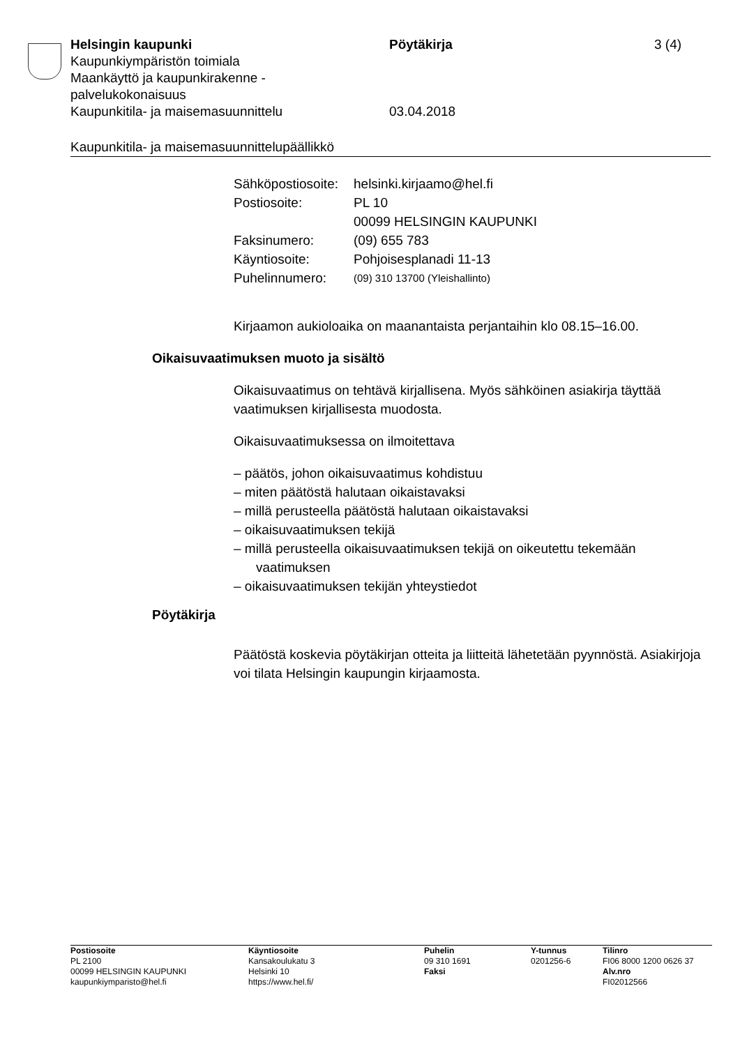Helsingin kaupunki Pöytäkirja 3 (4)
Kaupunkiympäristön toimiala
Maankäyttö ja kaupunkirakenne -
palvelukokonaisuus
Kaupunkitila- ja maisemasuunnittelu 03.04.2018
Kaupunkitila- ja maisemasuunnittelupäällikkö
| Sähköpostiosoite: | helsinki.kirjaamo@hel.fi |
| Postiosoite: | PL 10 00099 HELSINGIN KAUPUNKI |
| Faksinumero: | (09) 655 783 |
| Käyntiosoite: | Pohjoisesplanadi 11-13 |
| Puhelinnumero: | (09) 310 13700 (Yleishallinto) |
Kirjaamon aukioloaika on maanantaista perjantaihin klo 08.15–16.00.
Oikaisuvaatimuksen muoto ja sisältö
Oikaisuvaatimus on tehtävä kirjallisena. Myös sähköinen asiakirja täyttää vaatimuksen kirjallisesta muodosta.
Oikaisuvaatimuksessa on ilmoitettava
– päätös, johon oikaisuvaatimus kohdistuu
– miten päätöstä halutaan oikaistavaksi
– millä perusteella päätöstä halutaan oikaistavaksi
– oikaisuvaatimuksen tekijä
– millä perusteella oikaisuvaatimuksen tekijä on oikeutettu tekemään vaatimuksen
– oikaisuvaatimuksen tekijän yhteystiedot
Pöytäkirja
Päätöstä koskevia pöytäkirjan otteita ja liitteitä lähetetään pyynnöstä. Asiakirjoja voi tilata Helsingin kaupungin kirjaamosta.
Postiosoite
PL 2100
00099 HELSINGIN KAUPUNKI
kaupunkiymparisto@hel.fi
Käyntiosoite
Kansakoulukatu 3
Helsinki 10
https://www.hel.fi/
Puhelin
09 310 1691
Faksi
Y-tunnus
0201256-6
Tilinro
FI06 8000 1200 0626 37
Alv.nro
FI02012566